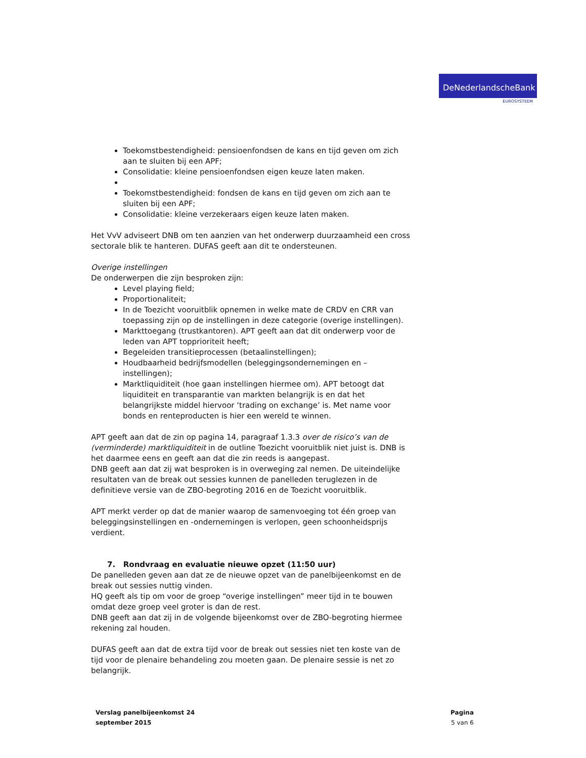DeNederlandscheBank
EUROSYSTEEM
Toekomstbestendigheid: pensioenfondsen de kans en tijd geven om zich aan te sluiten bij een APF;
Consolidatie: kleine pensioenfondsen eigen keuze laten maken.
Toekomstbestendigheid: fondsen de kans en tijd geven om zich aan te sluiten bij een APF;
Consolidatie: kleine verzekeraars eigen keuze laten maken.
Het VvV adviseert DNB om ten aanzien van het onderwerp duurzaamheid een cross sectorale blik te hanteren. DUFAS geeft aan dit te ondersteunen.
Overige instellingen
De onderwerpen die zijn besproken zijn:
Level playing field;
Proportionaliteit;
In de Toezicht vooruitblik opnemen in welke mate de CRDV en CRR van toepassing zijn op de instellingen in deze categorie (overige instellingen).
Markttoegang (trustkantoren). APT geeft aan dat dit onderwerp voor de leden van APT topprioriteit heeft;
Begeleiden transitieprocessen (betaalinstellingen);
Houdbaarheid bedrijfsmodellen (beleggingsondernemingen en –instellingen);
Marktliquiditeit (hoe gaan instellingen hiermee om). APT betoogt dat liquiditeit en transparantie van markten belangrijk is en dat het belangrijkste middel hiervoor ‘trading on exchange’ is. Met name voor bonds en renteproducten is hier een wereld te winnen.
APT geeft aan dat de zin op pagina 14, paragraaf 1.3.3 over de risico’s van de (verminderde) marktliquiditeit in de outline Toezicht vooruitblik niet juist is. DNB is het daarmee eens en geeft aan dat die zin reeds is aangepast.
DNB geeft aan dat zij wat besproken is in overweging zal nemen. De uiteindelijke resultaten van de break out sessies kunnen de panelleden teruglezen in de definitieve versie van de ZBO-begroting 2016 en de Toezicht vooruitblik.
APT merkt verder op dat de manier waarop de samenvoeging tot één groep van beleggingsinstellingen en -ondernemingen is verlopen, geen schoonheidsprijs verdient.
7. Rondvraag en evaluatie nieuwe opzet (11:50 uur)
De panelleden geven aan dat ze de nieuwe opzet van de panelbijeenkomst en de break out sessies nuttig vinden.
HQ geeft als tip om voor de groep “overige instellingen” meer tijd in te bouwen omdat deze groep veel groter is dan de rest.
DNB geeft aan dat zij in de volgende bijeenkomst over de ZBO-begroting hiermee rekening zal houden.
DUFAS geeft aan dat de extra tijd voor de break out sessies niet ten koste van de tijd voor de plenaire behandeling zou moeten gaan. De plenaire sessie is net zo belangrijk.
Verslag panelbijeenkomst 24
september 2015
Pagina
5 van 6